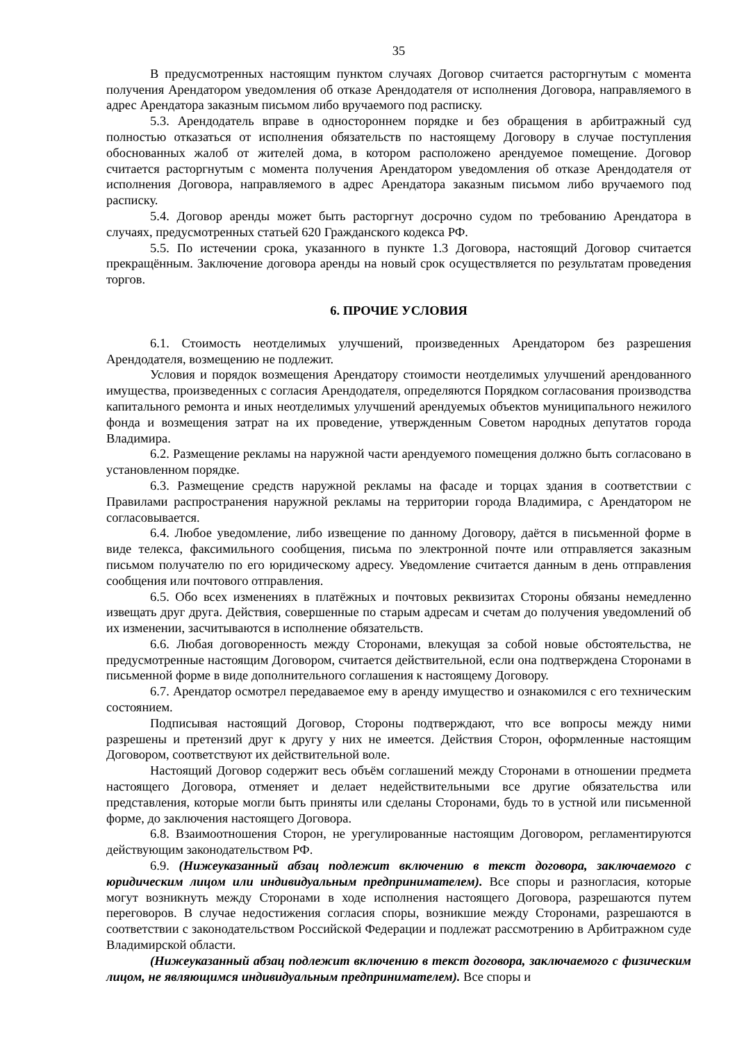35
В предусмотренных настоящим пунктом случаях Договор считается расторгнутым с момента получения Арендатором уведомления об отказе Арендодателя от исполнения Договора, направляемого в адрес Арендатора заказным письмом либо вручаемого под расписку.
5.3. Арендодатель вправе в одностороннем порядке и без обращения в арбитражный суд полностью отказаться от исполнения обязательств по настоящему Договору в случае поступления обоснованных жалоб от жителей дома, в котором расположено арендуемое помещение. Договор считается расторгнутым с момента получения Арендатором уведомления об отказе Арендодателя от исполнения Договора, направляемого в адрес Арендатора заказным письмом либо вручаемого под расписку.
5.4. Договор аренды может быть расторгнут досрочно судом по требованию Арендатора в случаях, предусмотренных статьей 620 Гражданского кодекса РФ.
5.5. По истечении срока, указанного в пункте 1.3 Договора, настоящий Договор считается прекращённым. Заключение договора аренды на новый срок осуществляется по результатам проведения торгов.
6. ПРОЧИЕ УСЛОВИЯ
6.1. Стоимость неотделимых улучшений, произведенных Арендатором без разрешения Арендодателя, возмещению не подлежит.
Условия и порядок возмещения Арендатору стоимости неотделимых улучшений арендованного имущества, произведенных с согласия Арендодателя, определяются Порядком согласования производства капитального ремонта и иных неотделимых улучшений арендуемых объектов муниципального нежилого фонда и возмещения затрат на их проведение, утвержденным Советом народных депутатов города Владимира.
6.2. Размещение рекламы на наружной части арендуемого помещения должно быть согласовано в установленном порядке.
6.3. Размещение средств наружной рекламы на фасаде и торцах здания в соответствии с Правилами распространения наружной рекламы на территории города Владимира, с Арендатором не согласовывается.
6.4. Любое уведомление, либо извещение по данному Договору, даётся в письменной форме в виде телекса, факсимильного сообщения, письма по электронной почте или отправляется заказным письмом получателю по его юридическому адресу. Уведомление считается данным в день отправления сообщения или почтового отправления.
6.5. Обо всех изменениях в платёжных и почтовых реквизитах Стороны обязаны немедленно извещать друг друга. Действия, совершенные по старым адресам и счетам до получения уведомлений об их изменении, засчитываются в исполнение обязательств.
6.6. Любая договоренность между Сторонами, влекущая за собой новые обстоятельства, не предусмотренные настоящим Договором, считается действительной, если она подтверждена Сторонами в письменной форме в виде дополнительного соглашения к настоящему Договору.
6.7. Арендатор осмотрел передаваемое ему в аренду имущество и ознакомился с его техническим состоянием.
Подписывая настоящий Договор, Стороны подтверждают, что все вопросы между ними разрешены и претензий друг к другу у них не имеется. Действия Сторон, оформленные настоящим Договором, соответствуют их действительной воле.
Настоящий Договор содержит весь объём соглашений между Сторонами в отношении предмета настоящего Договора, отменяет и делает недействительными все другие обязательства или представления, которые могли быть приняты или сделаны Сторонами, будь то в устной или письменной форме, до заключения настоящего Договора.
6.8. Взаимоотношения Сторон, не урегулированные настоящим Договором, регламентируются действующим законодательством РФ.
6.9. (Нижеуказанный абзац подлежит включению в текст договора, заключаемого с юридическим лицом или индивидуальным предпринимателем). Все споры и разногласия, которые могут возникнуть между Сторонами в ходе исполнения настоящего Договора, разрешаются путем переговоров. В случае недостижения согласия споры, возникшие между Сторонами, разрешаются в соответствии с законодательством Российской Федерации и подлежат рассмотрению в Арбитражном суде Владимирской области.
(Нижеуказанный абзац подлежит включению в текст договора, заключаемого с физическим лицом, не являющимся индивидуальным предпринимателем). Все споры и